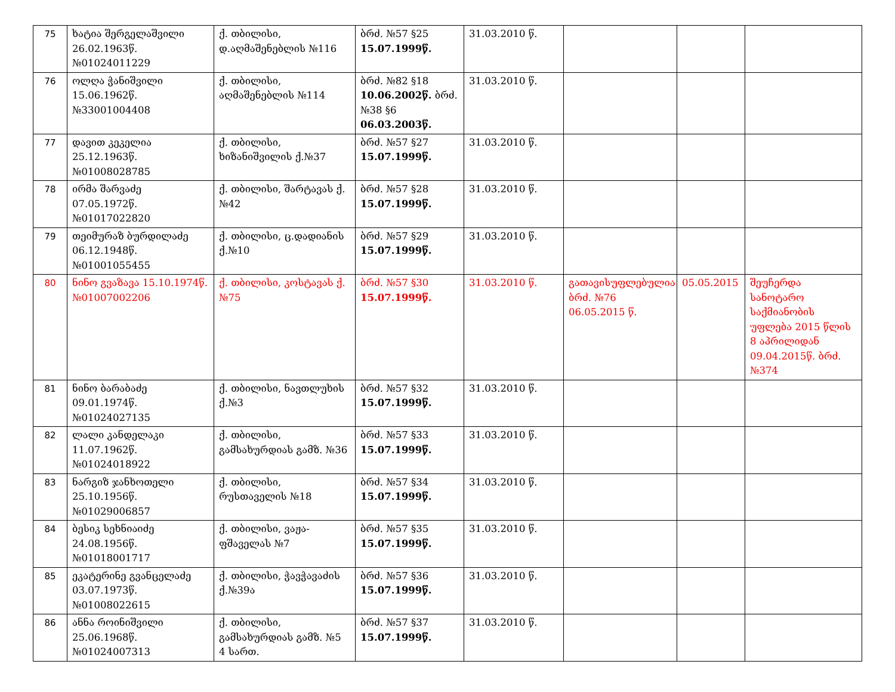| 75 | ხატია შერგელაშვილი 26.02.1963წ. №01024011229 | ქ. თბილისი, დ.აღმაშენებლის №116 | ბრძ. №57 §25 15.07.1999წ. | 31.03.2010 წ. | | | |
| 76 | ოლღა ჭანიშვილი 15.06.1962წ. №33001004408 | ქ. თბილისი, აღმაშენებლის №114 | ბრძ. №82 §18 10.06.2002წ. ბრძ. №38 §6 06.03.2003წ. | 31.03.2010 წ. | | | |
| 77 | დავით კეკელია 25.12.1963წ. №01008028785 | ქ. თბილისი, ხიზანიშვილის ქ.№37 | ბრძ. №57 §27 15.07.1999წ. | 31.03.2010 წ. | | | |
| 78 | ირმა შარვაძე 07.05.1972წ. №01017022820 | ქ. თბილისი, შარტავას ქ. №42 | ბრძ. №57 §28 15.07.1999წ. | 31.03.2010 წ. | | | |
| 79 | თეიმურაზ ბურდილაძე 06.12.1948წ. №01001055455 | ქ. თბილისი, ც.დადიანის ქ.№10 | ბრძ. №57 §29 15.07.1999წ. | 31.03.2010 წ. | | | |
| 80 | ნინო გვაზავა 15.10.1974წ. №01007002206 | ქ. თბილისი, კოსტავას ქ.№75 | ბრძ. №57 §30 15.07.1999წ. | 31.03.2010 წ. | გათავისუფლებულია ბრძ. №76 06.05.2015 წ. | 05.05.2015 | შეუჩერდა სანოტარო საქმიანობის უფლება 2015 წლის 8 აპრილიდან 09.04.2015წ. ბრძ. №374 |
| 81 | ნინო ბარაბაძე 09.01.1974წ. №01024027135 | ქ. თბილისი, ნავთლუხის ქ.№3 | ბრძ. №57 §32 15.07.1999წ. | 31.03.2010 წ. | | | |
| 82 | ლალი კანდელაკი 11.07.1962წ. №01024018922 | ქ. თბილისი, გამსახურდიას გამზ. №36 | ბრძ. №57 §33 15.07.1999წ. | 31.03.2010 წ. | | | |
| 83 | ნარგიზ ჯანხოთელი 25.10.1956წ. №01029006857 | ქ. თბილისი, რუსთაველის №18 | ბრძ. №57 §34 15.07.1999წ. | 31.03.2010 წ. | | | |
| 84 | ბესიკ სეხნიაიძე 24.08.1956წ. №01018001717 | ქ. თბილისი, ვაჟა-ფშაველას №7 | ბრძ. №57 §35 15.07.1999წ. | 31.03.2010 წ. | | | |
| 85 | ეკატერინე გვანცელაძე 03.07.1973წ. №01008022615 | ქ. თბილისი, ჭავჭავაძის ქ.№39ა | ბრძ. №57 §36 15.07.1999წ. | 31.03.2010 წ. | | | |
| 86 | ანნა როინიშვილი 25.06.1968წ. №01024007313 | ქ. თბილისი, გამსახურდიას გამზ. №5 4 სართ. | ბრძ. №57 §37 15.07.1999წ. | 31.03.2010 წ. | | | |